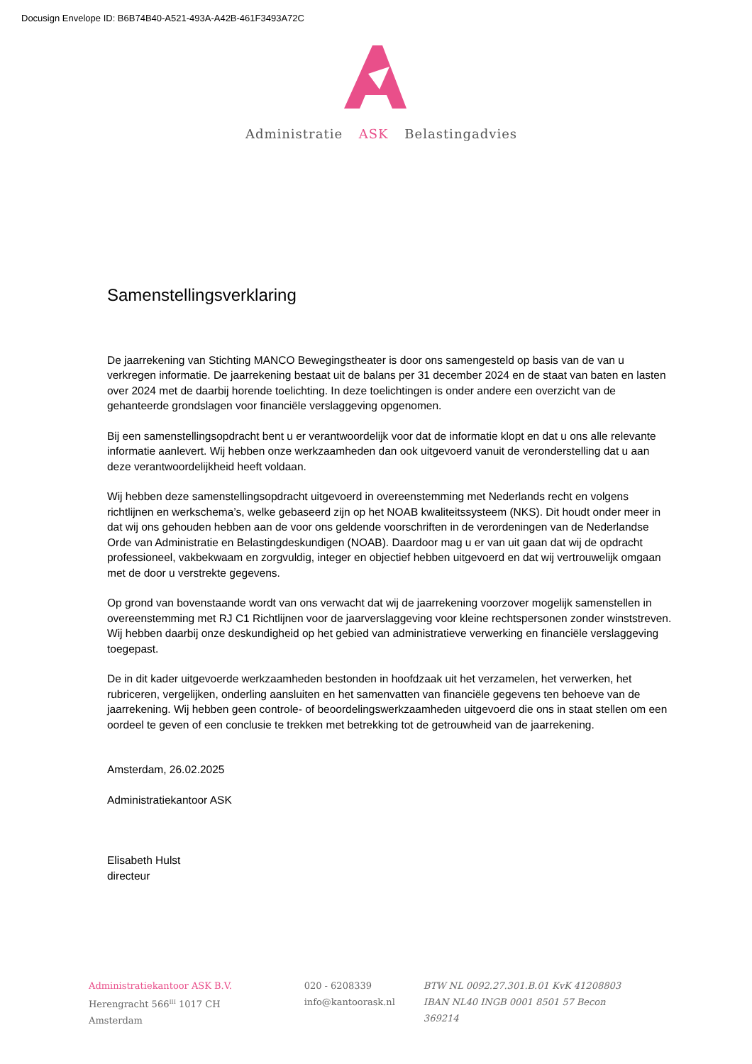Docusign Envelope ID: B6B74B40-A521-493A-A42B-461F3493A72C
Administratie ASK Belastingadvies
Samenstellingsverklaring
De jaarrekening van Stichting MANCO Bewegingstheater is door ons samengesteld op basis van de van u verkregen informatie. De jaarrekening bestaat uit de balans per 31 december 2024 en de staat van baten en lasten over 2024 met de daarbij horende toelichting. In deze toelichtingen is onder andere een overzicht van de gehanteerde grondslagen voor financiële verslaggeving opgenomen.
Bij een samenstellingsopdracht bent u er verantwoordelijk voor dat de informatie klopt en dat u ons alle relevante informatie aanlevert. Wij hebben onze werkzaamheden dan ook uitgevoerd vanuit de veronderstelling dat u aan deze verantwoordelijkheid heeft voldaan.
Wij hebben deze samenstellingsopdracht uitgevoerd in overeenstemming met Nederlands recht en volgens richtlijnen en werkschema’s, welke gebaseerd zijn op het NOAB kwaliteitssysteem (NKS). Dit houdt onder meer in dat wij ons gehouden hebben aan de voor ons geldende voorschriften in de verordeningen van de Nederlandse Orde van Administratie en Belastingdeskundigen (NOAB). Daardoor mag u er van uit gaan dat wij de opdracht professioneel, vakbekwaam en zorgvuldig, integer en objectief hebben uitgevoerd en dat wij vertrouwelijk omgaan met de door u verstrekte gegevens.
Op grond van bovenstaande wordt van ons verwacht dat wij de jaarrekening voorzover mogelijk samenstellen in overeenstemming met RJ C1 Richtlijnen voor de jaarverslaggeving voor kleine rechtspersonen zonder winststreven. Wij hebben daarbij onze deskundigheid op het gebied van administratieve verwerking en financiële verslaggeving toegepast.
De in dit kader uitgevoerde werkzaamheden bestonden in hoofdzaak uit het verzamelen, het verwerken, het rubriceren, vergelijken, onderling aansluiten en het samenvatten van financiële gegevens ten behoeve van de jaarrekening. Wij hebben geen controle- of beoordelingswerkzaamheden uitgevoerd die ons in staat stellen om een oordeel te geven of een conclusie te trekken met betrekking tot de getrouwheid van de jaarrekening.
Amsterdam, 26.02.2025
Administratiekantoor ASK
Elisabeth Hulst
directeur
Administratiekantoor ASK B.V.
Herengracht 566<sup>III</sup> 1017 CH Amsterdam
020 - 6208339
info@kantoorask.nl
BTW NL 0092.27.301.B.01 KvK 41208803
IBAN NL40 INGB 0001 8501 57 Becon 369214